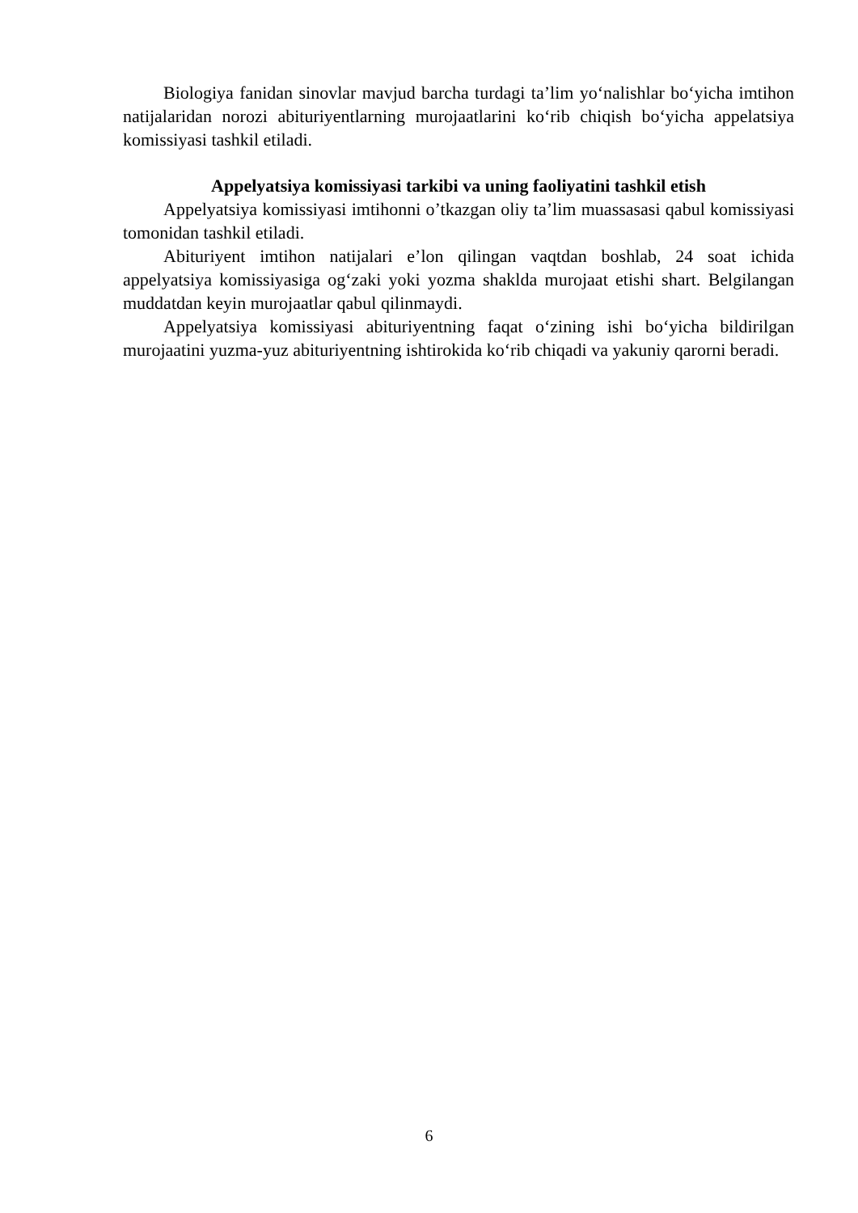Biologiya fanidan sinovlar mavjud barcha turdagi ta’lim yo‘nalishlar bo‘yicha imtihon natijalaridan norozi abituriyentlarning murojaatlarini ko‘rib chiqish bo‘yicha appelatsiya komissiyasi tashkil etiladi.
Appelyatsiya komissiyasi tarkibi va uning faoliyatini tashkil etish
Appelyatsiya komissiyasi imtihonni o’tkazgan oliy ta’lim muassasasi qabul komissiyasi tomonidan tashkil etiladi.
Abituriyent imtihon natijalari e’lon qilingan vaqtdan boshlab, 24 soat ichida appelyatsiya komissiyasiga og‘zaki yoki yozma shaklda murojaat etishi shart. Belgilangan muddatdan keyin murojaatlar qabul qilinmaydi.
Appelyatsiya komissiyasi abituriyentning faqat o‘zining ishi bo‘yicha bildirilgan murojaatini yuzma-yuz abituriyentning ishtirokida ko‘rib chiqadi va yakuniy qarorni beradi.
6